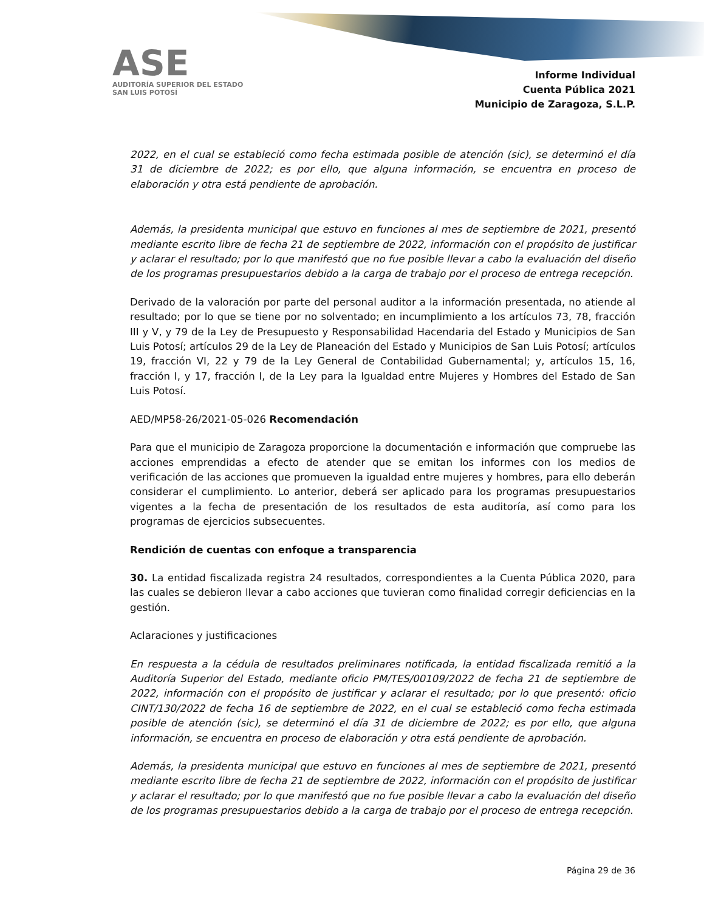ASE
AUDITORÍA SUPERIOR DEL ESTADO
SAN LUIS POTOSÍ
Informe Individual
Cuenta Pública 2021
Municipio de Zaragoza, S.L.P.
2022, en el cual se estableció como fecha estimada posible de atención (sic), se determinó el día 31 de diciembre de 2022; es por ello, que alguna información, se encuentra en proceso de elaboración y otra está pendiente de aprobación.
Además, la presidenta municipal que estuvo en funciones al mes de septiembre de 2021, presentó mediante escrito libre de fecha 21 de septiembre de 2022, información con el propósito de justificar y aclarar el resultado; por lo que manifestó que no fue posible llevar a cabo la evaluación del diseño de los programas presupuestarios debido a la carga de trabajo por el proceso de entrega recepción.
Derivado de la valoración por parte del personal auditor a la información presentada, no atiende al resultado; por lo que se tiene por no solventado; en incumplimiento a los artículos 73, 78, fracción III y V, y 79 de la Ley de Presupuesto y Responsabilidad Hacendaria del Estado y Municipios de San Luis Potosí; artículos 29 de la Ley de Planeación del Estado y Municipios de San Luis Potosí; artículos 19, fracción VI, 22 y 79 de la Ley General de Contabilidad Gubernamental; y, artículos 15, 16, fracción I, y 17, fracción I, de la Ley para la Igualdad entre Mujeres y Hombres del Estado de San Luis Potosí.
AED/MP58-26/2021-05-026 Recomendación
Para que el municipio de Zaragoza proporcione la documentación e información que compruebe las acciones emprendidas a efecto de atender que se emitan los informes con los medios de verificación de las acciones que promueven la igualdad entre mujeres y hombres, para ello deberán considerar el cumplimiento. Lo anterior, deberá ser aplicado para los programas presupuestarios vigentes a la fecha de presentación de los resultados de esta auditoría, así como para los programas de ejercicios subsecuentes.
Rendición de cuentas con enfoque a transparencia
30. La entidad fiscalizada registra 24 resultados, correspondientes a la Cuenta Pública 2020, para las cuales se debieron llevar a cabo acciones que tuvieran como finalidad corregir deficiencias en la gestión.
Aclaraciones y justificaciones
En respuesta a la cédula de resultados preliminares notificada, la entidad fiscalizada remitió a la Auditoría Superior del Estado, mediante oficio PM/TES/00109/2022 de fecha 21 de septiembre de 2022, información con el propósito de justificar y aclarar el resultado; por lo que presentó: oficio CINT/130/2022 de fecha 16 de septiembre de 2022, en el cual se estableció como fecha estimada posible de atención (sic), se determinó el día 31 de diciembre de 2022; es por ello, que alguna información, se encuentra en proceso de elaboración y otra está pendiente de aprobación.
Además, la presidenta municipal que estuvo en funciones al mes de septiembre de 2021, presentó mediante escrito libre de fecha 21 de septiembre de 2022, información con el propósito de justificar y aclarar el resultado; por lo que manifestó que no fue posible llevar a cabo la evaluación del diseño de los programas presupuestarios debido a la carga de trabajo por el proceso de entrega recepción.
Página 29 de 36